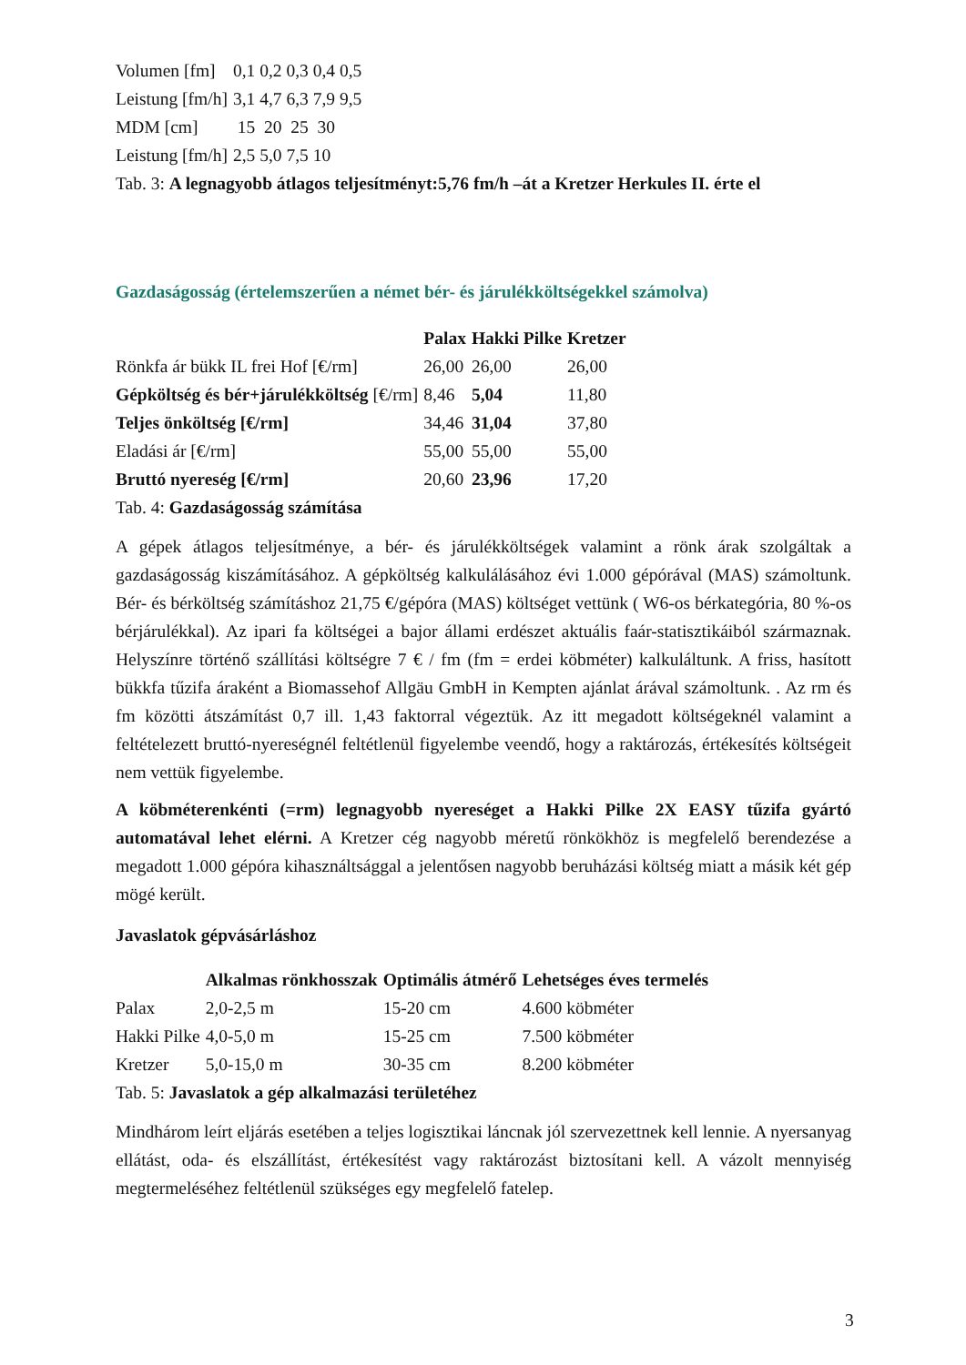| Volumen [fm] | 0,1 0,2 0,3 0,4 0,5 |
| Leistung [fm/h] | 3,1 4,7 6,3 7,9 9,5 |
| MDM [cm] | 15 20 25 30 |
| Leistung [fm/h] | 2,5 5,0 7,5 10 |
Tab. 3: A legnagyobb átlagos teljesítményt:5,76 fm/h –át a Kretzer Herkules II. érte el
Gazdaságosság (értelemszerűen a német bér- és járulékköltségekkel számolva)
| | Palax | Hakki Pilke | Kretzer |
| --- | --- | --- | --- |
| Rönkfa ár bükk IL frei Hof [€/rm] | 26,00 | 26,00 | 26,00 |
| Gépköltség és bér+járulékköltség [€/rm] | 8,46 | 5,04 | 11,80 |
| Teljes önköltség [€/rm] | 34,46 | 31,04 | 37,80 |
| Eladási ár [€/rm] | 55,00 | 55,00 | 55,00 |
| Bruttó nyereség [€/rm] | 20,60 | 23,96 | 17,20 |
Tab. 4: Gazdaságosság számítása
A gépek átlagos teljesítménye, a bér- és járulékköltségek valamint a rönk árak szolgáltak a gazdaságosság kiszámításához. A gépköltség kalkulálásához évi 1.000 gépórával (MAS) számoltunk. Bér- és bérköltség számításhoz 21,75 €/gépóra (MAS) költséget vettünk ( W6-os bérkategória, 80 %-os bérjárulékkal). Az ipari fa költségei a bajor állami erdészet aktuális faár-statisztikáiból származnak. Helyszínre történő szállítási költségre 7 € / fm (fm = erdei köbméter) kalkuláltunk. A friss, hasított bükkfa tűzifa áraként a Biomassehof Allgäu GmbH in Kempten ajánlat árával számoltunk. . Az rm és fm közötti átszámítást 0,7 ill. 1,43 faktorral végeztük. Az itt megadott költségeknél valamint a feltételezett bruttó-nyereségnél feltétlenül figyelembe veendő, hogy a raktározás, értékesítés költségeit nem vettük figyelembe.
A köbméterenkénti (=rm) legnagyobb nyereséget a Hakki Pilke 2X EASY tűzifa gyártó automatával lehet elérni. A Kretzer cég nagyobb méretű rönkökhöz is megfelelő berendezése a megadott 1.000 gépóra kihasználtsággal a jelentősen nagyobb beruházási költség miatt a másik két gép mögé került.
Javaslatok gépvásárláshoz
| | Alkalmas rönkhosszak | Optimális átmérő | Lehetséges éves termelés |
| --- | --- | --- | --- |
| Palax | 2,0-2,5 m | 15-20 cm | 4.600 köbméter |
| Hakki Pilke | 4,0-5,0 m | 15-25 cm | 7.500 köbméter |
| Kretzer | 5,0-15,0 m | 30-35 cm | 8.200 köbméter |
Tab. 5: Javaslatok a gép alkalmazási területéhez
Mindhárom leírt eljárás esetében a teljes logisztikai láncnak jól szervezettnek kell lennie. A nyersanyag ellátást, oda- és elszállítást, értékesítést vagy raktározást biztosítani kell. A vázolt mennyiség megtermeléséhez feltétlenül szükséges egy megfelelő fatelep.
3